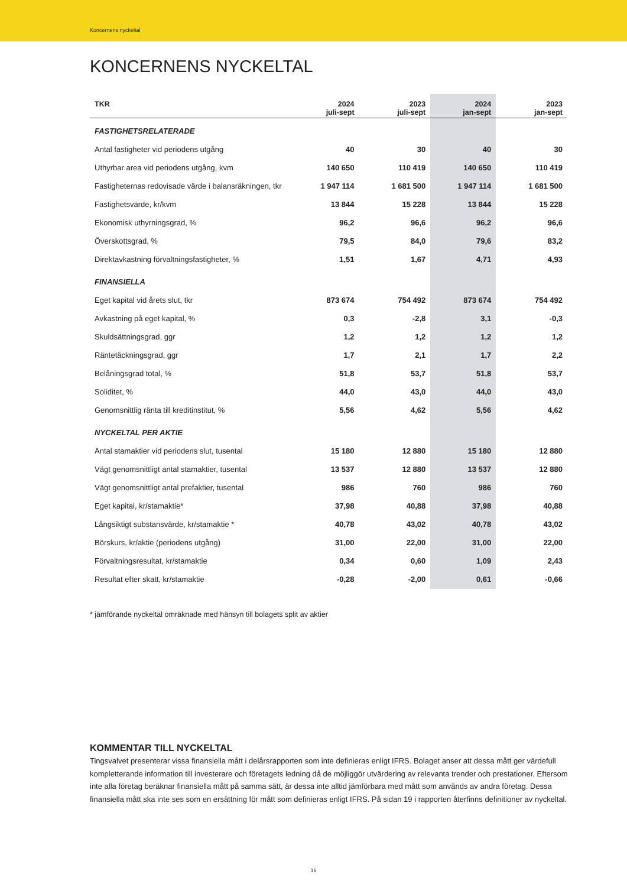Koncernens nyckeltal
KONCERNENS NYCKELTAL
| TKR | 2024 juli-sept | 2023 juli-sept | 2024 jan-sept | 2023 jan-sept |
| --- | --- | --- | --- | --- |
| FASTIGHETSRELATERADE | | | | |
| Antal fastigheter vid periodens utgång | 40 | 30 | 40 | 30 |
| Uthyrbar area vid periodens utgång, kvm | 140 650 | 110 419 | 140 650 | 110 419 |
| Fastigheternas redovisade värde i balansräkningen, tkr | 1 947 114 | 1 681 500 | 1 947 114 | 1 681 500 |
| Fastighetsvärde, kr/kvm | 13 844 | 15 228 | 13 844 | 15 228 |
| Ekonomisk uthyrningsgrad, % | 96,2 | 96,6 | 96,2 | 96,6 |
| Överskottsgrad, % | 79,5 | 84,0 | 79,6 | 83,2 |
| Direktavkastning förvaltningsfastigheter, % | 1,51 | 1,67 | 4,71 | 4,93 |
| FINANSIELLA | | | | |
| Eget kapital vid årets slut, tkr | 873 674 | 754 492 | 873 674 | 754 492 |
| Avkastning på eget kapital, % | 0,3 | -2,8 | 3,1 | -0,3 |
| Skuldsättningsgrad, ggr | 1,2 | 1,2 | 1,2 | 1,2 |
| Räntetäckningsgrad, ggr | 1,7 | 2,1 | 1,7 | 2,2 |
| Belåningsgrad total, % | 51,8 | 53,7 | 51,8 | 53,7 |
| Soliditet, % | 44,0 | 43,0 | 44,0 | 43,0 |
| Genomsnittlig ränta till kreditinstitut, % | 5,56 | 4,62 | 5,56 | 4,62 |
| NYCKELTAL PER AKTIE | | | | |
| Antal stamaktier vid periodens slut, tusental | 15 180 | 12 880 | 15 180 | 12 880 |
| Vägt genomsnittligt antal stamaktier, tusental | 13 537 | 12 880 | 13 537 | 12 880 |
| Vägt genomsnittligt antal prefaktier, tusental | 986 | 760 | 986 | 760 |
| Eget kapital, kr/stamaktie* | 37,98 | 40,88 | 37,98 | 40,88 |
| Långsiktigt substansvärde, kr/stamaktie * | 40,78 | 43,02 | 40,78 | 43,02 |
| Börskurs, kr/aktie (periodens utgång) | 31,00 | 22,00 | 31,00 | 22,00 |
| Förvaltningsresultat, kr/stamaktie | 0,34 | 0,60 | 1,09 | 2,43 |
| Resultat efter skatt, kr/stamaktie | -0,28 | -2,00 | 0,61 | -0,66 |
* jämförande nyckeltal omräknade med hänsyn till bolagets split av aktier
KOMMENTAR TILL NYCKELTAL
Tingsvalvet presenterar vissa finansiella mått i delårsrapporten som inte definieras enligt IFRS. Bolaget anser att dessa mått ger värdefull kompletterande information till investerare och företagets ledning då de möjliggör utvärdering av relevanta trender och prestationer. Eftersom inte alla företag beräknar finansiella mått på samma sätt, är dessa inte alltid jämförbara med mått som används av andra företag. Dessa finansiella mått ska inte ses som en ersättning för mått som definieras enligt IFRS. På sidan 19 i rapporten återfinns definitioner av nyckeltal.
16